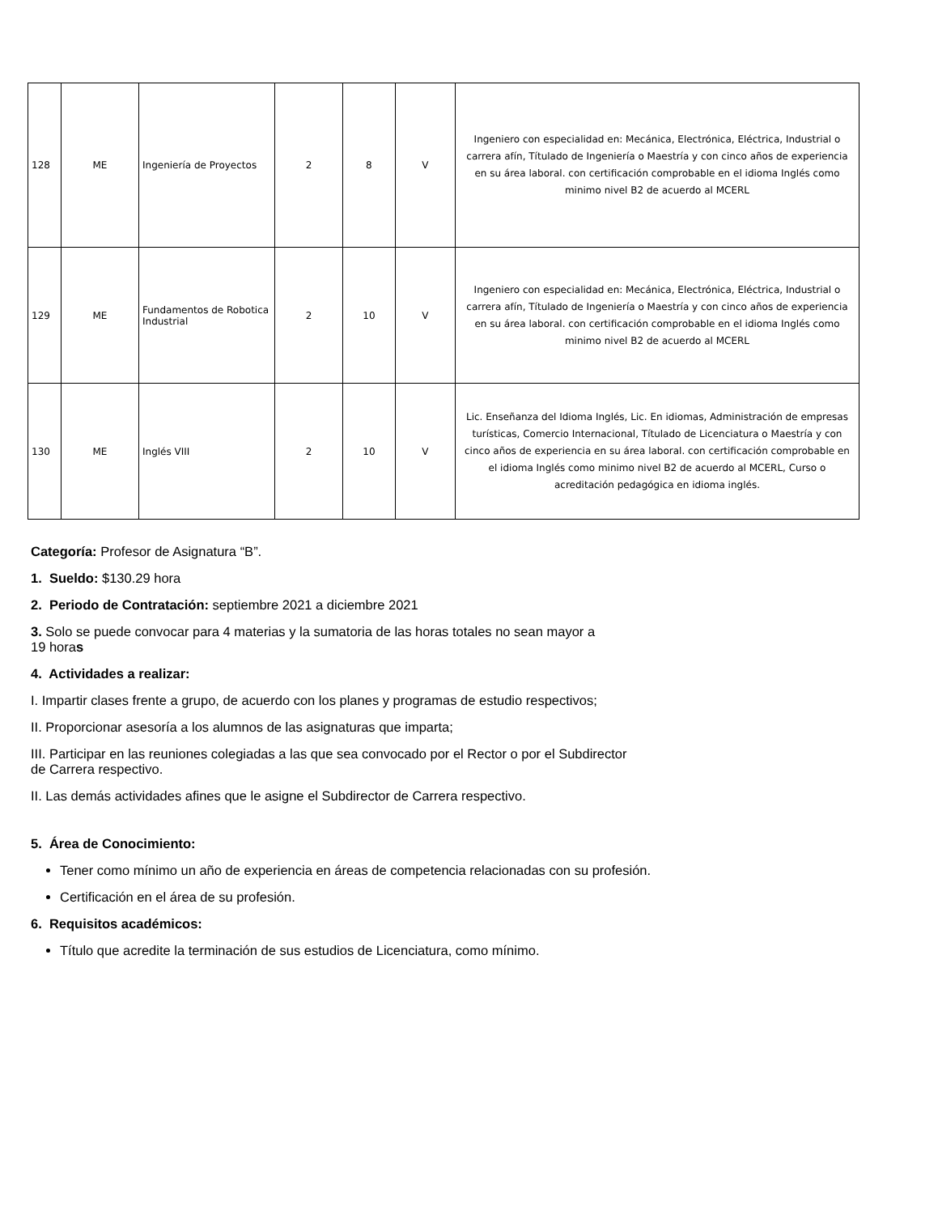| 128 | ME | Ingeniería de Proyectos | 2 | 8 | V | Ingeniero con especialidad en: Mecánica, Electrónica, Eléctrica, Industrial o carrera afín, Títulado de Ingeniería o Maestría y con cinco años de experiencia en su área laboral. con certificación comprobable en el idioma Inglés como minimo nivel B2 de acuerdo al MCERL |
| 129 | ME | Fundamentos de Robotica Industrial | 2 | 10 | V | Ingeniero con especialidad en: Mecánica, Electrónica, Eléctrica, Industrial o carrera afín, Títulado de Ingeniería o Maestría y con cinco años de experiencia en su área laboral. con certificación comprobable en el idioma Inglés como minimo nivel B2 de acuerdo al MCERL |
| 130 | ME | Inglés VIII | 2 | 10 | V | Lic. Enseñanza del Idioma Inglés, Lic. En idiomas, Administración de empresas turísticas, Comercio Internacional, Títulado de Licenciatura o Maestría y con cinco años de experiencia en su área laboral. con certificación comprobable en el idioma Inglés como minimo nivel B2 de acuerdo al MCERL, Curso o acreditación pedagógica en idioma inglés. |
Categoría: Profesor de Asignatura “B”.
1. Sueldo: $130.29 hora
2. Periodo de Contratación: septiembre 2021 a diciembre 2021
3. Solo se puede convocar para 4 materias y la sumatoria de las horas totales no sean mayor a
19 horas
4. Actividades a realizar:
I. Impartir clases frente a grupo, de acuerdo con los planes y programas de estudio respectivos;
II. Proporcionar asesoría a los alumnos de las asignaturas que imparta;
III. Participar en las reuniones colegiadas a las que sea convocado por el Rector o por el Subdirector
de Carrera respectivo.
II. Las demás actividades afines que le asigne el Subdirector de Carrera respectivo.
5. Área de Conocimiento:
Tener como mínimo un año de experiencia en áreas de competencia relacionadas con su profesión.
Certificación en el área de su profesión.
6. Requisitos académicos:
Título que acredite la terminación de sus estudios de Licenciatura, como mínimo.